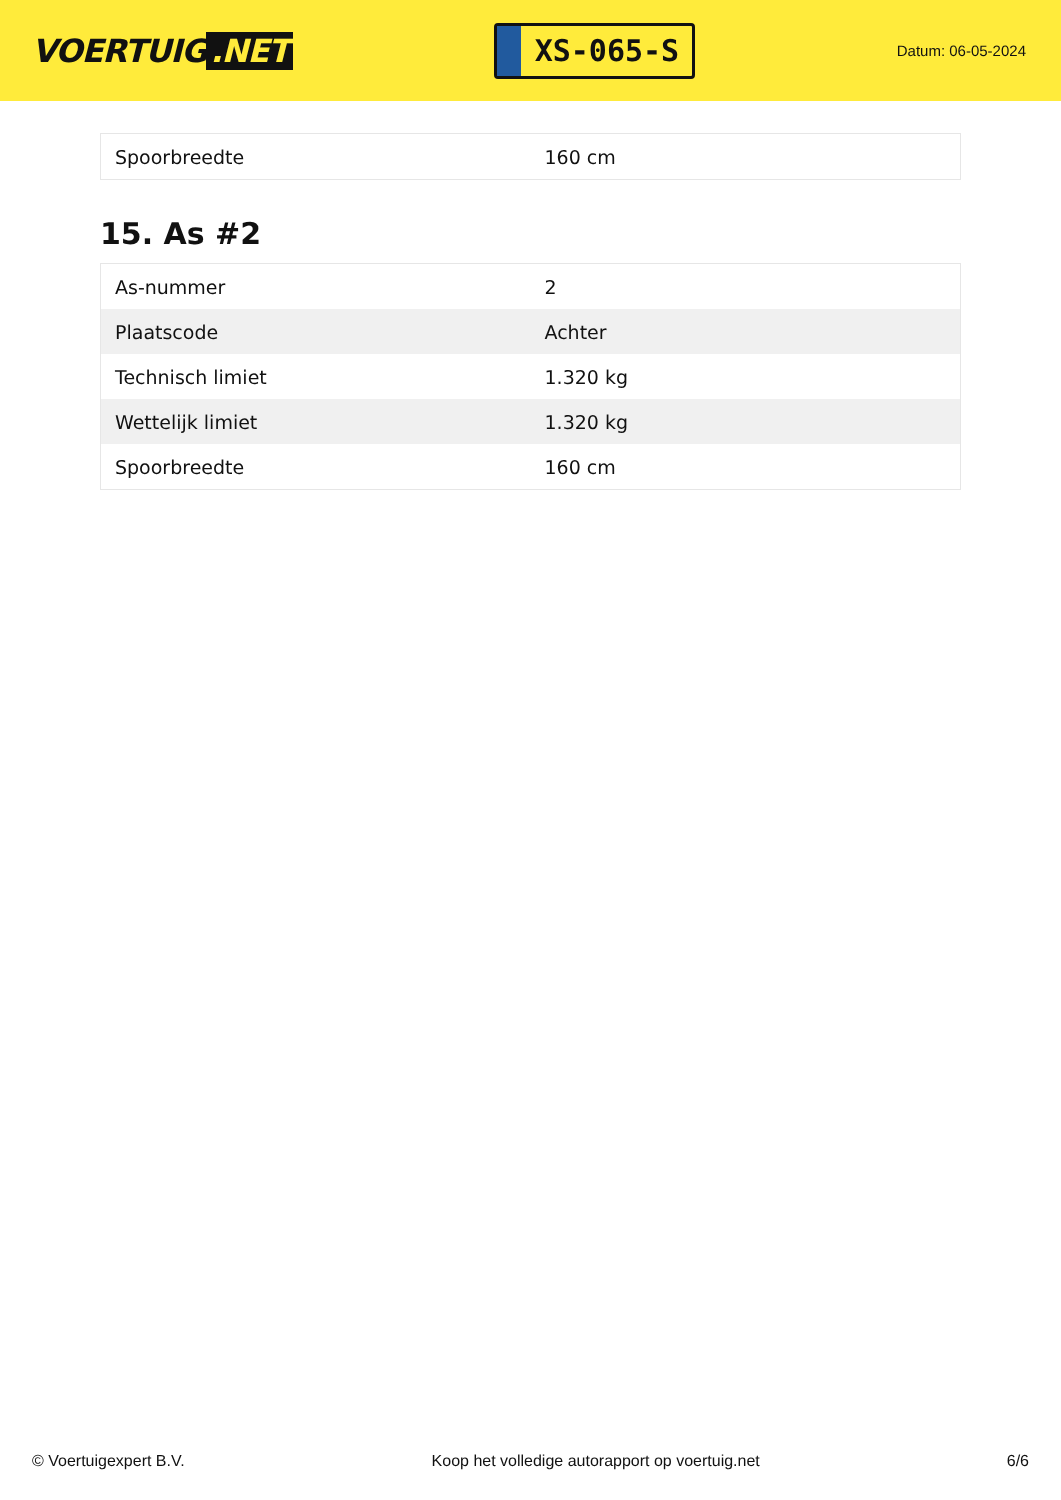VOERTUIG.NET
XS-065-S
Datum: 06-05-2024
| Spoorbreedte | 160 cm |
15. As #2
| As-nummer | 2 |
| Plaatscode | Achter |
| Technisch limiet | 1.320 kg |
| Wettelijk limiet | 1.320 kg |
| Spoorbreedte | 160 cm |
© Voertuigexpert B.V. Koop het volledige autorapport op voertuig.net 6/6